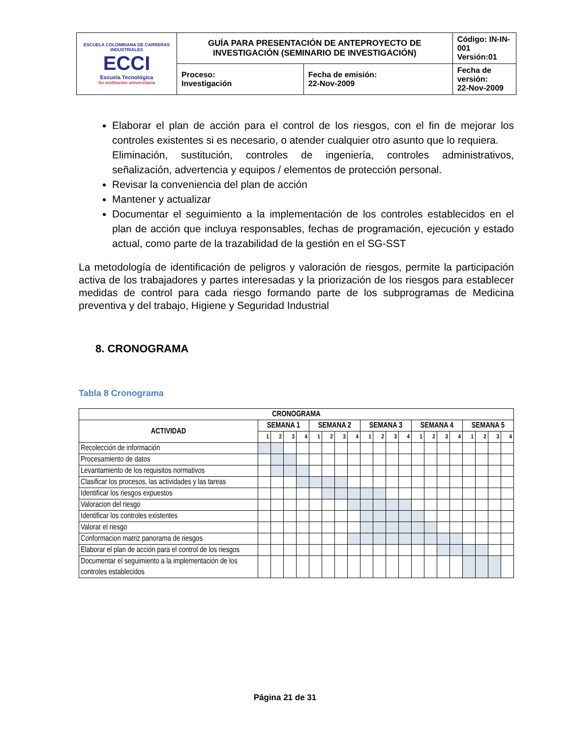| ESCUELA COLOMBIANA DE CARRERAS INDUSTRIALES ECCI Escuela Tecnológica Su institución universitaria | GUÍA PARA PRESENTACIÓN DE ANTEPROYECTO DE INVESTIGACIÓN (SEMINARIO DE INVESTIGACIÓN) | | Código: IN-IN-001 Versión:01 |
| | Proceso: Investigación | Fecha de emisión: 22-Nov-2009 | Fecha de versión: 22-Nov-2009 |
Elaborar el plan de acción para el control de los riesgos, con el fin de mejorar los controles existentes si es necesario, o atender cualquier otro asunto que lo requiera.
Eliminación, sustitución, controles de ingeniería, controles administrativos, señalización, advertencia y equipos / elementos de protección personal.
Revisar la conveniencia del plan de acción
Mantener y actualizar
Documentar el seguimiento a la implementación de los controles establecidos en el plan de acción que incluya responsables, fechas de programación, ejecución y estado actual, como parte de la trazabilidad de la gestión en el SG-SST
La metodología de identificación de peligros y valoración de riesgos, permite la participación activa de los trabajadores y partes interesadas y la priorización de los riesgos para establecer medidas de control para cada riesgo formando parte de los subprogramas de Medicina preventiva y del trabajo, Higiene y Seguridad Industrial
8. CRONOGRAMA
Tabla 8 Cronograma
| CRONOGRAMA | | | | | | | | | | | | | | | | | | | | |
| --- | --- | --- | --- | --- | --- | --- | --- | --- | --- | --- | --- | --- | --- | --- | --- | --- | --- | --- | --- | --- |
| ACTIVIDAD | SEMANA 1 | | | | SEMANA 2 | | | | SEMANA 3 | | | | SEMANA 4 | | | | SEMANA 5 | | | |
| | 1 | 2 | 3 | 4 | 1 | 2 | 3 | 4 | 1 | 2 | 3 | 4 | 1 | 2 | 3 | 4 | 1 | 2 | 3 | 4 |
| Recolección de información | | | | | | | | | | | | | | | | | | | | |
| Procesamiento de datos | | | | | | | | | | | | | | | | | | | | |
| Levantamiento de los requisitos normativos | | | | | | | | | | | | | | | | | | | | |
| Clasificar los procesos, las actividades y las tareas | | | | | | | | | | | | | | | | | | | | |
| Identificar los riesgos expuestos | | | | | | | | | | | | | | | | | | | | |
| Valoracion del riesgo | | | | | | | | | | | | | | | | | | | | |
| Identificar los controles existentes | | | | | | | | | | | | | | | | | | | | |
| Valorar el riesgo | | | | | | | | | | | | | | | | | | | | |
| Conformacion matriz panorama de riesgos | | | | | | | | | | | | | | | | | | | | |
| Elaborar el plan de acción para el control de los riesgos | | | | | | | | | | | | | | | | | | | | |
| Documentar el seguimiento a la implementación de los controles establecidos | | | | | | | | | | | | | | | | | | | | |
Página 21 de 31